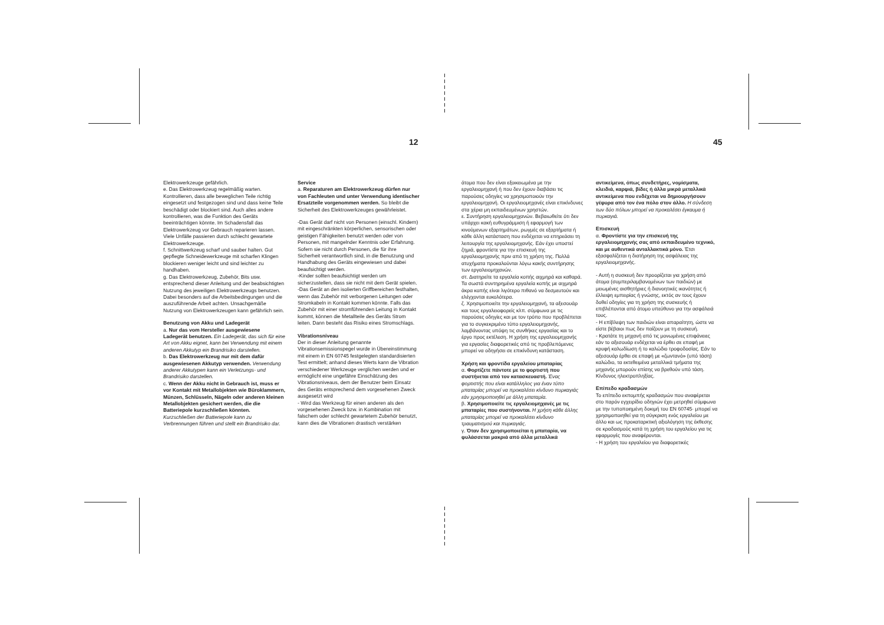12 45
Elektrowerkzeuge gefährlich.
e. Das Elektrowerkzeug regelmäßig warten. Kontrollieren, dass alle beweglichen Teile richtig eingesetzt und festgezogen sind und dass keine Teile beschädigt oder blockiert sind. Auch alles andere kontrollieren, was die Funktion des Geräts beeinträchtigen könnte. Im Schadensfall das Elektrowerkzeug vor Gebrauch reparieren lassen. Viele Unfälle passieren durch schlecht gewartete Elektrowerkzeuge.
f. Schnittwerkzeug scharf und sauber halten. Gut gepflegte Schneidewerkzeuge mit scharfen Klingen blockieren weniger leicht und sind leichter zu handhaben.
g. Das Elektrowerkzeug, Zubehör, Bits usw. entsprechend dieser Anleitung und der beabsichtigten Nutzung des jeweiligen Elektrowerkzeugs benutzen. Dabei besonders auf die Arbeitsbedingungen und die auszuführende Arbeit achten. Unsachgemäße Nutzung von Elektrowerkzeugen kann gefährlich sein.
Benutzung von Akku und Ladegerät
a. Nur das vom Hersteller ausgewiesene Ladegerät benutzen. Ein Ladegerät, das sich für eine Art von Akku eignet, kann bei Verwendung mit einem anderen Akkutyp ein Brandrisiko darstellen.
b. Das Elektrowerkzeug nur mit dem dafür ausgewiesenen Akkutyp verwenden. Verwendung anderer Akkutypen kann ein Verletzungs- und Brandrisiko darstellen.
c. Wenn der Akku nicht in Gebrauch ist, muss er vor Kontakt mit Metallobjekten wie Büroklammern, Münzen, Schlüsseln, Nägeln oder anderen kleinen Metallobjekten gesichert werden, die die Batteriepole kurzschließen könnten.
Kurzschließen der Batteriepole kann zu Verbrennungen führen und stellt ein Brandrisiko dar.
Service
a. Reparaturen am Elektrowerkzeug dürfen nur von Fachleuten und unter Verwendung identischer Ersatzteile vorgenommen werden. So bleibt die Sicherheit des Elektrowerkzeuges gewährleistet.
-Das Gerät darf nicht von Personen (einschl. Kindern) mit eingeschränkten körperlichen, sensorischen oder geistigen Fähigkeiten benutzt werden oder von Personen, mit mangelnder Kenntnis oder Erfahrung. Sofern sie nicht durch Personen, die für ihre Sicherheit verantwortlich sind, in die Benutzung und Handhabung des Geräts eingewiesen und dabei beaufsichtigt werden.
-Kinder sollten beaufsichtigt werden um sicherzustellen, dass sie nicht mit dem Gerät spielen.
-Das Gerät an den isolierten Griffbereichen festhalten, wenn das Zubehör mit verborgenen Leitungen oder Stromkabeln in Kontakt kommen könnte. Falls das Zubehör mit einer stromführenden Leitung in Kontakt kommt, können die Metallteile des Geräts Strom leiten. Dann besteht das Risiko eines Stromschlags.
Vibrationsniveau
Der in dieser Anleitung genannte Vibrationsemissionspegel wurde in Übereinstimmung mit einem in EN 60745 festgelegten standardisierten Test ermittelt; anhand dieses Werts kann die Vibration verschiedener Werkzeuge verglichen werden und er ermöglicht eine ungefähre Einschätzung des Vibrationsniveaus, dem der Benutzer beim Einsatz des Geräts entsprechend dem vorgesehenen Zweck ausgesetzt wird
- Wird das Werkzeug für einen anderen als den vorgesehenen Zweck bzw. in Kombination mit falschem oder schlecht gewartetem Zubehör benutzt, kann dies die Vibrationen drastisch verstärken
άτομα που δεν είναι εξοικειωμένα με την εργαλειομηχανή ή που δεν έχουν διαβάσει τις παρούσες οδηγίες να χρησιμοποιούν την εργαλειομηχανή. Οι εργαλειομηχανές είναι επικίνδυνες στα χέρια μη εκπαιδευμένων χρηστών.
ε. Συντήρηση εργαλειομηχανών. Βεβαιωθείτε ότι δεν υπάρχει κακή ευθυγράμμιση ή εφαρμογή των κινούμενων εξαρτημάτων, ρωγμές σε εξαρτήματα ή κάθε άλλη κατάσταση που ενδέχεται να επηρεάσει τη λειτουργία της εργαλειομηχανής. Εάν έχει υποστεί ζημιά, φροντίστε για την επισκευή της εργαλειομηχανής πριν από τη χρήση της. Πολλά ατυχήματα προκαλούνται λόγω κακής συντήρησης των εργαλειομηχανών.
στ. Διατηρείτε τα εργαλεία κοπής αιχμηρά και καθαρά. Τα σωστά συντηρημένα εργαλεία κοπής με αιχμηρά άκρα κοπής είναι λιγότερο πιθανό να δεσμευτούν και ελέγχονται ευκολότερα.
ζ. Χρησιμοποιείτε την εργαλειομηχανή, τα αξεσουάρ και τους εργαλειοφορείς κλπ. σύμφωνα με τις παρούσες οδηγίες και με τον τρόπο που προβλέπεται για το συγκεκριμένο τύπο εργαλειομηχανής, λαμβάνοντας υπόψη τις συνθήκες εργασίας και το έργο προς εκτέλεση. Η χρήση της εργαλειομηχανής για εργασίες διαφορετικές από τις προβλεπόμενες μπορεί να οδηγήσει σε επικίνδυνη κατάσταση.
Χρήση και φροντίδα εργαλείου μπαταρίας
α. Φορτίζετε πάντοτε με το φορτιστή που συστήνεται από τον κατασκευαστή. Ένας φορτιστής που είναι κατάλληλος για έναν τύπο μπαταρίας μπορεί να προκαλέσει κίνδυνο πυρκαγιάς εάν χρησιμοποιηθεί με άλλη μπαταρία.
β. Χρησιμοποιείτε τις εργαλειομηχανές με τις μπαταρίες που συστήνονται. Η χρήση κάθε άλλης μπαταρίας μπορεί να προκαλέσει κίνδυνο τραυματισμού και πυρκαγιάς.
γ. Όταν δεν χρησιμοποιείται η μπαταρία, να φυλάσσεται μακριά από άλλα μεταλλικά
αντικείμενα, όπως συνδετήρες, νομίσματα, κλειδιά, καρφιά, βίδες ή άλλα μικρά μεταλλικά αντικείμενα που ενδέχεται να δημιουργήσουν γέφυρα από τον ένα πόλο στον άλλο. Η σύνδεση των δύο πόλων μπορεί να προκαλέσει έγκαυμα ή πυρκαγιά.
Επισκευή
α. Φροντίστε για την επισκευή της εργαλειομηχανής σας από εκπαιδευμένο τεχνικό, και με αυθεντικά ανταλλακτικά μόνο. Έτσι εξασφαλίζεται η διατήρηση της ασφάλειας της εργαλειομηχανής.
- Αυτή η συσκευή δεν προορίζεται για χρήση από άτομα (συμπεριλαμβανομένων των παιδιών) με μειωμένες αισθητήριες ή διανοητικές ικανότητες ή έλλειψη εμπειρίας ή γνώσης, εκτός αν τους έχουν δοθεί οδηγίες για τη χρήση της συσκευής ή επιβλέπονται από άτομο υπεύθυνο για την ασφάλειά τους.
- Η επίβλεψη των παιδιών είναι απαραίτητη, ώστε να είστε βέβαιοι πως δεν παίζουν με τη συσκευή.
- Κρατάτε τη μηχανή από τις μονωμένες επιφάνειες εάν το αξεσουάρ ενδέχεται να έρθει σε επαφή με κρυφή καλωδίωση ή το καλώδιο τροφοδοσίας. Εάν το αξεσουάρ έρθει σε επαφή με «ζωντανό» (υπό τάση) καλώδιο, τα εκτεθειμένα μεταλλικά τμήματα της μηχανής μπορούν επίσης να βρεθούν υπό τάση. Κίνδυνος ηλεκτροπληξίας.
Επίπεδο κραδασμών
Το επίπεδο εκπομπής κραδασμών που αναφέρεται στο παρόν εγχειρίδιο οδηγιών έχει μετρηθεί σύμφωνα με την τυποποιημένη δοκιμή του EN 60745· μπορεί να χρησιμοποιηθεί για τη σύγκριση ενός εργαλείου με άλλο και ως προκαταρκτική αξιολόγηση της έκθεσης σε κραδασμούς κατά τη χρήση του εργαλείου για τις εφαρμογές που αναφέρονται.
- Η χρήση του εργαλείου για διαφορετικές